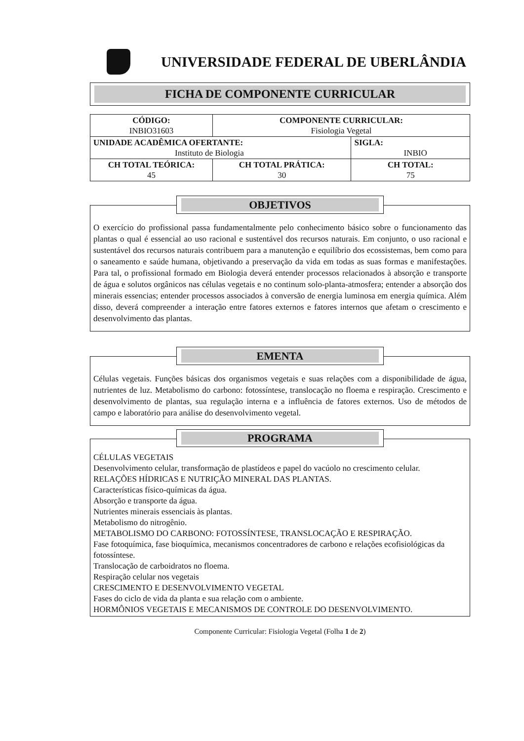UNIVERSIDADE FEDERAL DE UBERLÂNDIA
FICHA DE COMPONENTE CURRICULAR
| CÓDIGO: INBIO31603 | COMPONENTE CURRICULAR: Fisiologia Vegetal | |
| UNIDADE ACADÊMICA OFERTANTE: Instituto de Biologia | | SIGLA: INBIO |
| CH TOTAL TEÓRICA: 45 | CH TOTAL PRÁTICA: 30 | CH TOTAL: 75 |
OBJETIVOS
O exercício do profissional passa fundamentalmente pelo conhecimento básico sobre o funcionamento das plantas o qual é essencial ao uso racional e sustentável dos recursos naturais. Em conjunto, o uso racional e sustentável dos recursos naturais contribuem para a manutenção e equilíbrio dos ecossistemas, bem como para o saneamento e saúde humana, objetivando a preservação da vida em todas as suas formas e manifestações. Para tal, o profissional formado em Biologia deverá entender processos relacionados à absorção e transporte de água e solutos orgânicos nas células vegetais e no continum solo-planta-atmosfera; entender a absorção dos minerais essencias; entender processos associados à conversão de energia luminosa em energia química. Além disso, deverá compreender a interação entre fatores externos e fatores internos que afetam o crescimento e desenvolvimento das plantas.
EMENTA
Células vegetais. Funções básicas dos organismos vegetais e suas relações com a disponibilidade de água, nutrientes de luz. Metabolismo do carbono: fotossíntese, translocação no floema e respiração. Crescimento e desenvolvimento de plantas, sua regulação interna e a influência de fatores externos. Uso de métodos de campo e laboratório para análise do desenvolvimento vegetal.
PROGRAMA
CÉLULAS VEGETAIS
Desenvolvimento celular, transformação de plastídeos e papel do vacúolo no crescimento celular.
RELAÇÕES HÍDRICAS E NUTRIÇÃO MINERAL DAS PLANTAS.
Características físico-químicas da água.
Absorção e transporte da água.
Nutrientes minerais essenciais às plantas.
Metabolismo do nitrogênio.
METABOLISMO DO CARBONO: FOTOSSÍNTESE, TRANSLOCAÇÃO E RESPIRAÇÃO.
Fase fotoquímica, fase bioquímica, mecanismos concentradores de carbono e relações ecofisiológicas da fotossíntese.
Translocação de carboidratos no floema.
Respiração celular nos vegetais
CRESCIMENTO E DESENVOLVIMENTO VEGETAL
Fases do ciclo de vida da planta e sua relação com o ambiente.
HORMÔNIOS VEGETAIS E MECANISMOS DE CONTROLE DO DESENVOLVIMENTO.
Componente Curricular: Fisiologia Vegetal (Folha 1 de 2)